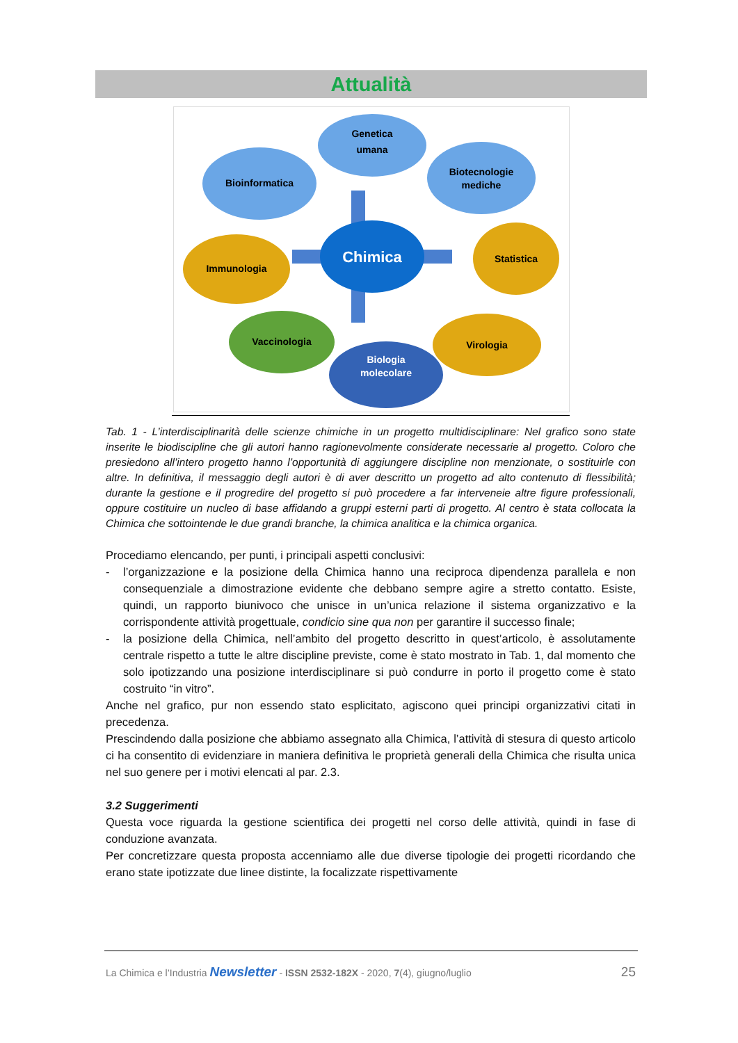Attualità
Chimica
Genetica
umana
Bioinformatica
Biotecnologie
mediche
Immunologia
Statistica
Vaccinologia
Virologia
Biologia
molecolare
Tab. 1 - L’interdisciplinarità delle scienze chimiche in un progetto multidisciplinare: Nel grafico sono state inserite le biodiscipline che gli autori hanno ragionevolmente considerate necessarie al progetto. Coloro che presiedono all’intero progetto hanno l’opportunità di aggiungere discipline non menzionate, o sostituirle con altre. In definitiva, il messaggio degli autori è di aver descritto un progetto ad alto contenuto di flessibilità; durante la gestione e il progredire del progetto si può procedere a far interveneie altre figure professionali, oppure costituire un nucleo di base affidando a gruppi esterni parti di progetto. Al centro è stata collocata la Chimica che sottointende le due grandi branche, la chimica analitica e la chimica organica.
Procediamo elencando, per punti, i principali aspetti conclusivi:
- l’organizzazione e la posizione della Chimica hanno una reciproca dipendenza parallela e non consequenziale a dimostrazione evidente che debbano sempre agire a stretto contatto. Esiste, quindi, un rapporto biunivoco che unisce in un’unica relazione il sistema organizzativo e la corrispondente attività progettuale, condicio sine qua non per garantire il successo finale;
- la posizione della Chimica, nell’ambito del progetto descritto in quest’articolo, è assolutamente centrale rispetto a tutte le altre discipline previste, come è stato mostrato in Tab. 1, dal momento che solo ipotizzando una posizione interdisciplinare si può condurre in porto il progetto come è stato costruito “in vitro”.
Anche nel grafico, pur non essendo stato esplicitato, agiscono quei principi organizzativi citati in precedenza.
Prescindendo dalla posizione che abbiamo assegnato alla Chimica, l’attività di stesura di questo articolo ci ha consentito di evidenziare in maniera definitiva le proprietà generali della Chimica che risulta unica nel suo genere per i motivi elencati al par. 2.3.
3.2 Suggerimenti
Questa voce riguarda la gestione scientifica dei progetti nel corso delle attività, quindi in fase di conduzione avanzata.
Per concretizzare questa proposta accenniamo alle due diverse tipologie dei progetti ricordando che erano state ipotizzate due linee distinte, la focalizzate rispettivamente
La Chimica e l’Industria Newsletter - ISSN 2532-182X - 2020, 7(4), giugno/luglio 25